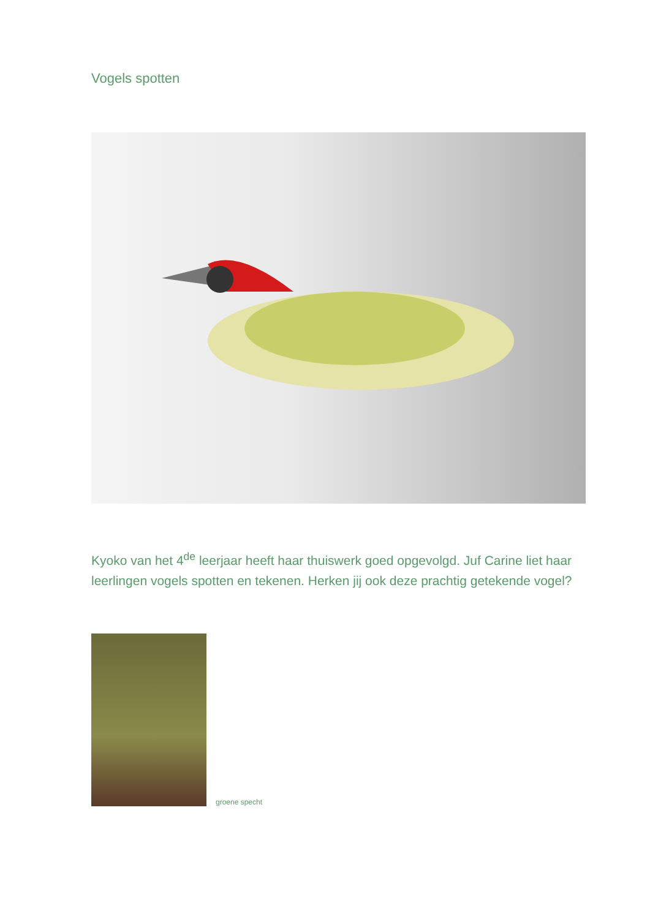Vogels spotten
Kyoko van het 4<sup>de</sup> leerjaar heeft haar thuiswerk goed opgevolgd. Juf Carine liet haar leerlingen vogels spotten en tekenen. Herken jij ook deze prachtig getekende vogel?
groene specht